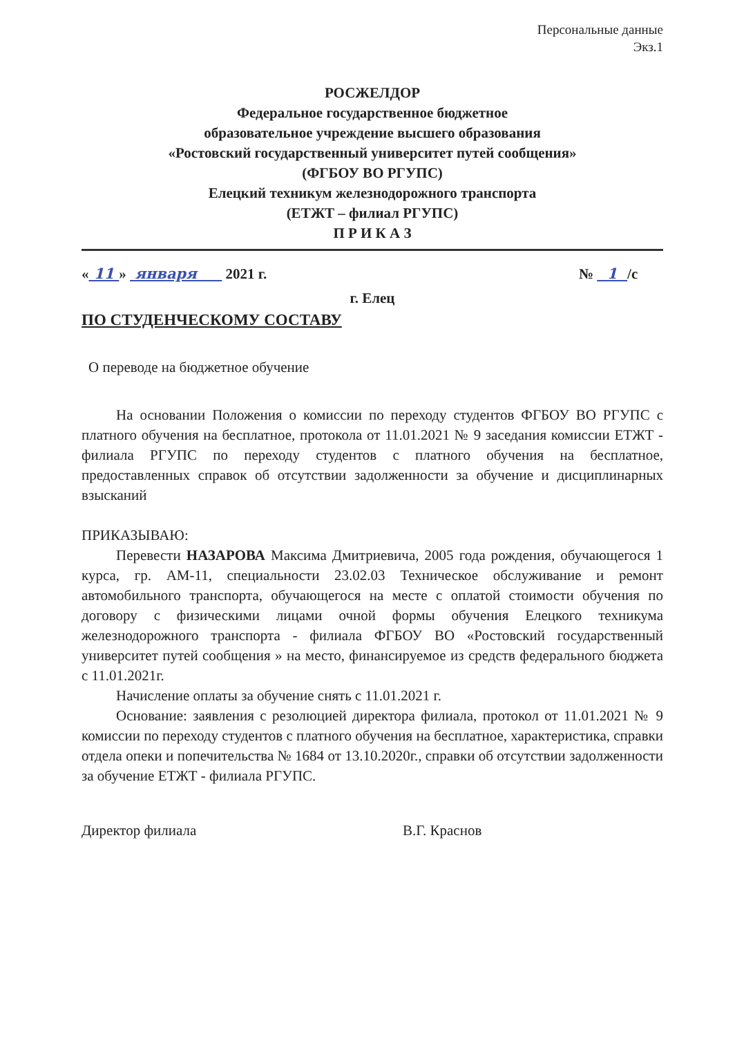Персональные данные
Экз.1
РОСЖЕЛДОР
Федеральное государственное бюджетное
образовательное учреждение высшего образования
«Ростовский государственный университет путей сообщения»
(ФГБОУ ВО РГУПС)
Елецкий техникум железнодорожного транспорта
(ЕТЖТ – филиал РГУПС)
П Р И К А З
« 11 » января 2021 г. № 1 /с
г. Елец
ПО СТУДЕНЧЕСКОМУ СОСТАВУ
О переводе на бюджетное обучение
На основании Положения о комиссии по переходу студентов ФГБОУ ВО РГУПС с платного обучения на бесплатное, протокола от 11.01.2021 № 9 заседания комиссии ЕТЖТ - филиала РГУПС по переходу студентов с платного обучения на бесплатное, предоставленных справок об отсутствии задолженности за обучение и дисциплинарных взысканий
ПРИКАЗЫВАЮ:
Перевести НАЗАРОВА Максима Дмитриевича, 2005 года рождения, обучающегося 1 курса, гр. АМ-11, специальности 23.02.03 Техническое обслуживание и ремонт автомобильного транспорта, обучающегося на месте с оплатой стоимости обучения по договору с физическими лицами очной формы обучения Елецкого техникума железнодорожного транспорта - филиала ФГБОУ ВО «Ростовский государственный университет путей сообщения » на место, финансируемое из средств федерального бюджета с 11.01.2021г.
Начисление оплаты за обучение снять с 11.01.2021 г.
Основание: заявления с резолюцией директора филиала, протокол от 11.01.2021 № 9 комиссии по переходу студентов с платного обучения на бесплатное, характеристика, справки отдела опеки и попечительства № 1684 от 13.10.2020г., справки об отсутствии задолженности за обучение ЕТЖТ - филиала РГУПС.
Директор филиала В.Г. Краснов